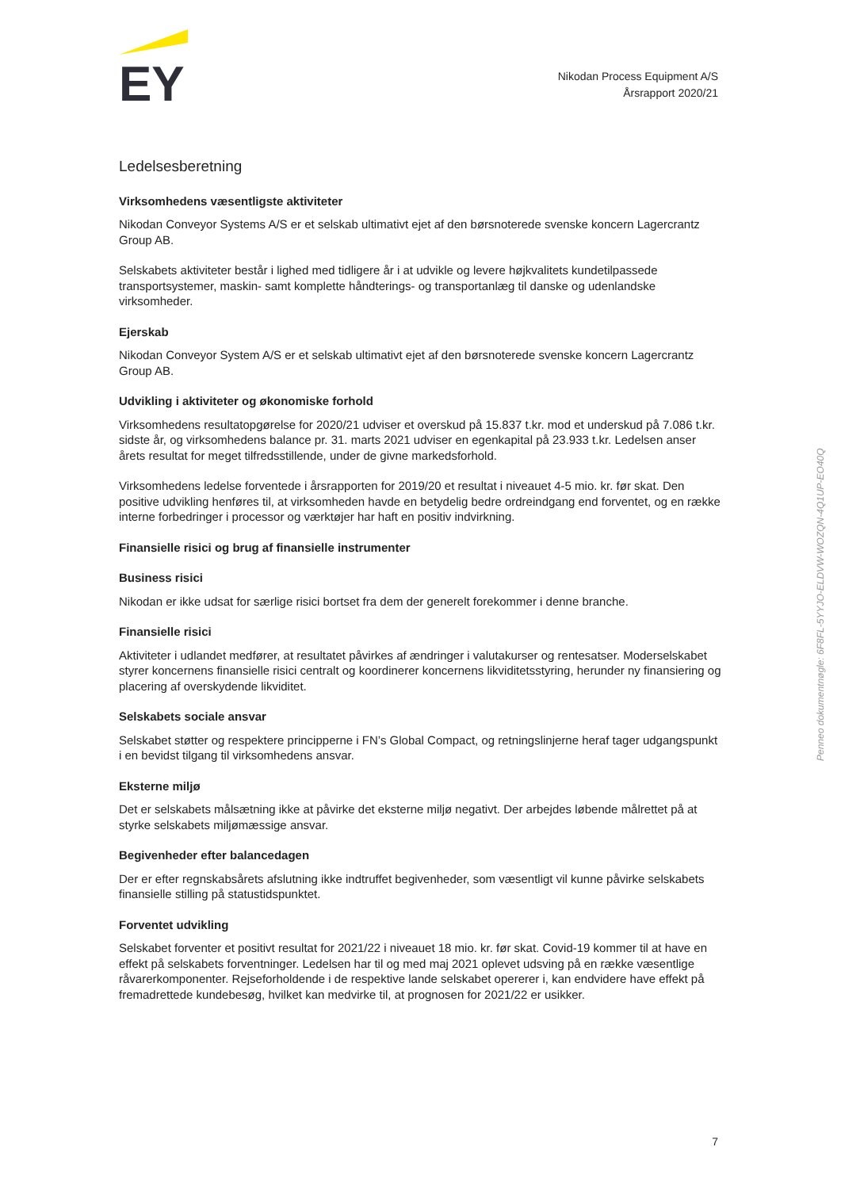EY
Nikodan Process Equipment A/S
Årsrapport 2020/21
Ledelsesberetning
Virksomhedens væsentligste aktiviteter
Nikodan Conveyor Systems A/S er et selskab ultimativt ejet af den børsnoterede svenske koncern Lagercrantz Group AB.
Selskabets aktiviteter består i lighed med tidligere år i at udvikle og levere højkvalitets kundetilpassede transportsystemer, maskin- samt komplette håndterings- og transportanlæg til danske og udenlandske virksomheder.
Ejerskab
Nikodan Conveyor System A/S er et selskab ultimativt ejet af den børsnoterede svenske koncern Lagercrantz Group AB.
Udvikling i aktiviteter og økonomiske forhold
Virksomhedens resultatopgørelse for 2020/21 udviser et overskud på 15.837 t.kr. mod et underskud på 7.086 t.kr. sidste år, og virksomhedens balance pr. 31. marts 2021 udviser en egenkapital på 23.933 t.kr. Ledelsen anser årets resultat for meget tilfredsstillende, under de givne markedsforhold.
Virksomhedens ledelse forventede i årsrapporten for 2019/20 et resultat i niveauet 4-5 mio. kr. før skat. Den positive udvikling henføres til, at virksomheden havde en betydelig bedre ordreindgang end forventet, og en række interne forbedringer i processor og værktøjer har haft en positiv indvirkning.
Finansielle risici og brug af finansielle instrumenter
Business risici
Nikodan er ikke udsat for særlige risici bortset fra dem der generelt forekommer i denne branche.
Finansielle risici
Aktiviteter i udlandet medfører, at resultatet påvirkes af ændringer i valutakurser og rentesatser. Moderselskabet styrer koncernens finansielle risici centralt og koordinerer koncernens likviditetsstyring, herunder ny finansiering og placering af overskydende likviditet.
Selskabets sociale ansvar
Selskabet støtter og respektere principperne i FN’s Global Compact, og retningslinjerne heraf tager udgangspunkt i en bevidst tilgang til virksomhedens ansvar.
Eksterne miljø
Det er selskabets målsætning ikke at påvirke det eksterne miljø negativt. Der arbejdes løbende målrettet på at styrke selskabets miljømæssige ansvar.
Begivenheder efter balancedagen
Der er efter regnskabsårets afslutning ikke indtruffet begivenheder, som væsentligt vil kunne påvirke selskabets finansielle stilling på statustidspunktet.
Forventet udvikling
Selskabet forventer et positivt resultat for 2021/22 i niveauet 18 mio. kr. før skat. Covid-19 kommer til at have en effekt på selskabets forventninger. Ledelsen har til og med maj 2021 oplevet udsving på en række væsentlige råvarerkomponenter. Rejseforholdende i de respektive lande selskabet opererer i, kan endvidere have effekt på fremadrettede kundebesøg, hvilket kan medvirke til, at prognosen for 2021/22 er usikker.
Penneo dokumentnøgle: 6F8FL-5YYJO-ELDVW-WOZQN-4Q1UP-EO40Q
7